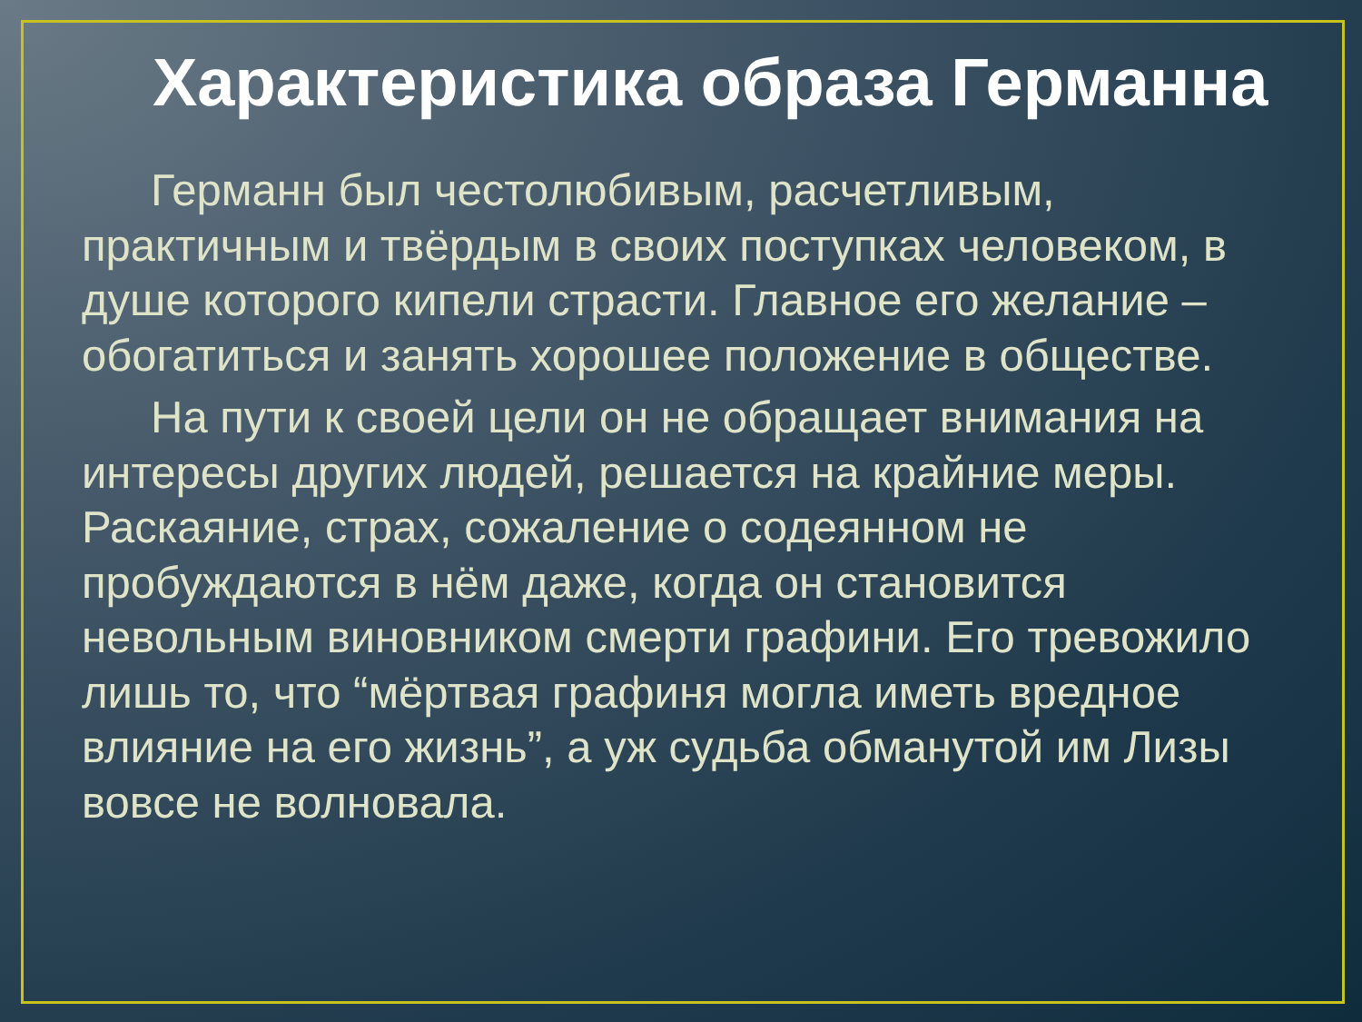Характеристика образа Германна
Германн был честолюбивым, расчетливым, практичным и твёрдым в своих поступках человеком, в душе которого кипели страсти. Главное его желание – обогатиться и занять хорошее положение в обществе.
На пути к своей цели он не обращает внимания на интересы других людей, решается на крайние меры. Раскаяние, страх, сожаление о содеянном не пробуждаются в нём даже, когда он становится невольным виновником смерти графини. Его тревожило лишь то, что “мёртвая графиня могла иметь вредное влияние на его жизнь”, а уж судьба обманутой им Лизы вовсе не волновала.